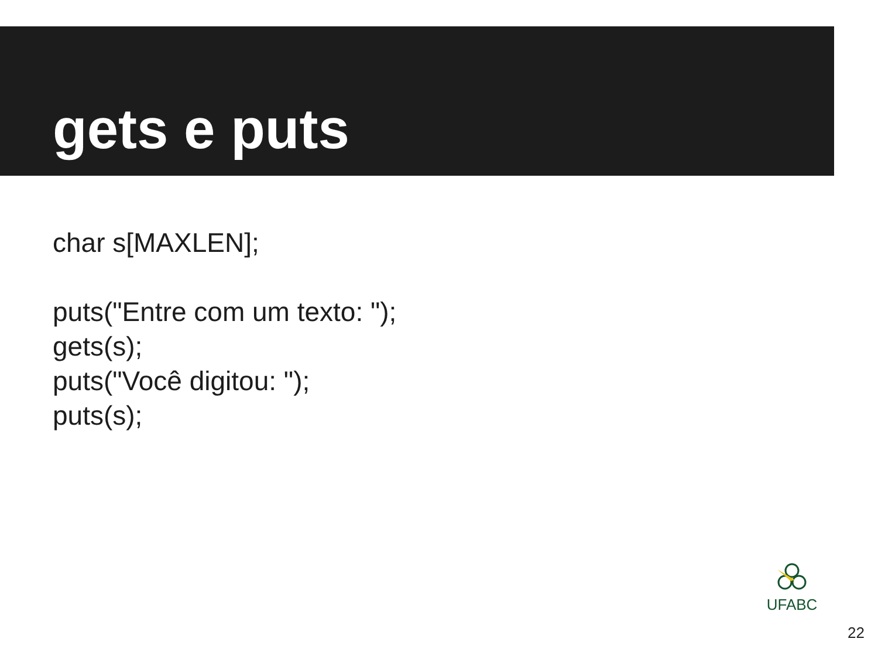gets e puts
char s[MAXLEN];
puts("Entre com um texto: ");
gets(s);
puts("Você digitou: ");
puts(s);
UFABC
22